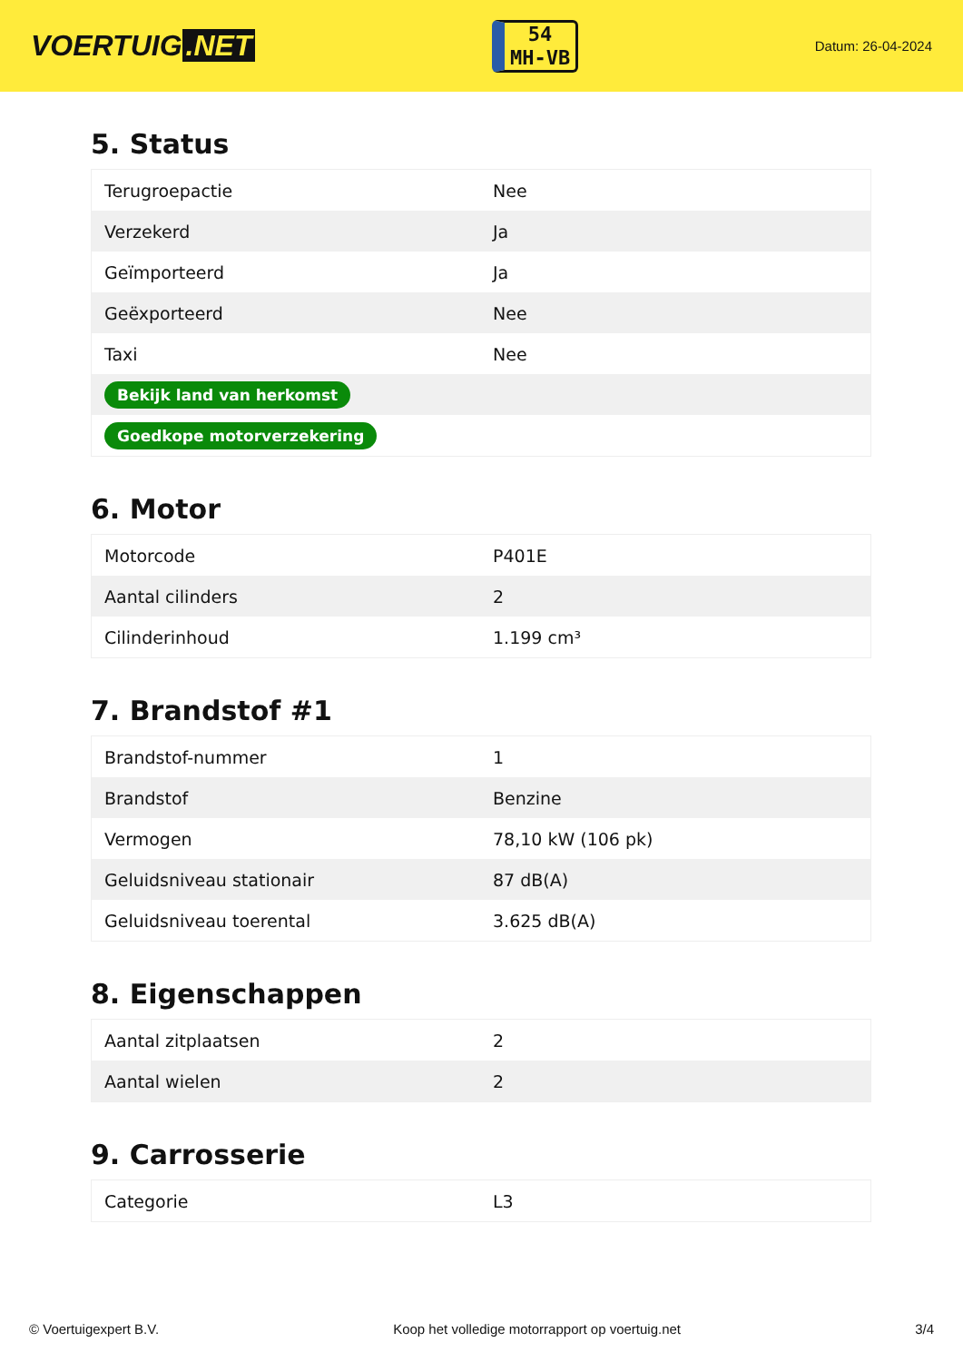VOERTUIG.NET
54
MH-VB
Datum: 26-04-2024
5. Status
| Terugroepactie | Nee |
| Verzekerd | Ja |
| Geïmporteerd | Ja |
| Geëxporteerd | Nee |
| Taxi | Nee |
| Bekijk land van herkomst | |
| Goedkope motorverzekering | |
6. Motor
| Motorcode | P401E |
| Aantal cilinders | 2 |
| Cilinderinhoud | 1.199 cm³ |
7. Brandstof #1
| Brandstof-nummer | 1 |
| Brandstof | Benzine |
| Vermogen | 78,10 kW (106 pk) |
| Geluidsniveau stationair | 87 dB(A) |
| Geluidsniveau toerental | 3.625 dB(A) |
8. Eigenschappen
| Aantal zitplaatsen | 2 |
| Aantal wielen | 2 |
9. Carrosserie
| Categorie | L3 |
© Voertuigexpert B.V. Koop het volledige motorrapport op voertuig.net 3/4